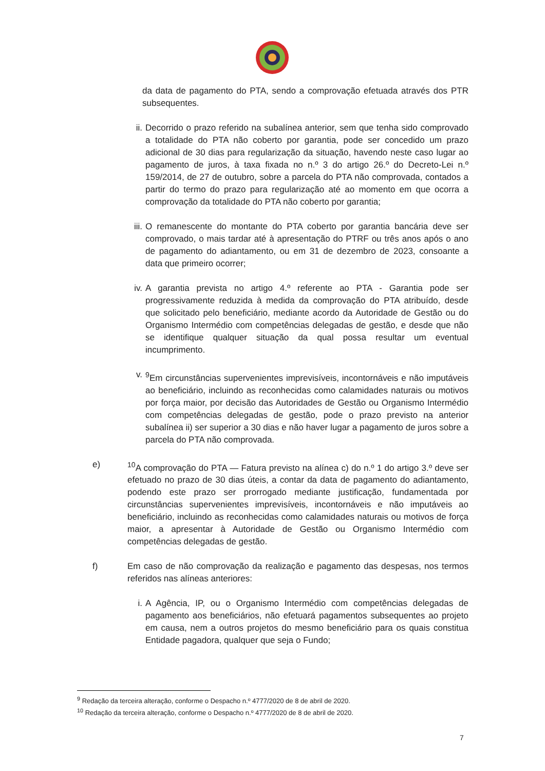da data de pagamento do PTA, sendo a comprovação efetuada através dos PTR subsequentes.
ii. Decorrido o prazo referido na subalínea anterior, sem que tenha sido comprovado a totalidade do PTA não coberto por garantia, pode ser concedido um prazo adicional de 30 dias para regularização da situação, havendo neste caso lugar ao pagamento de juros, à taxa fixada no n.º 3 do artigo 26.º do Decreto-Lei n.º 159/2014, de 27 de outubro, sobre a parcela do PTA não comprovada, contados a partir do termo do prazo para regularização até ao momento em que ocorra a comprovação da totalidade do PTA não coberto por garantia;
iii.
O remanescente do montante do PTA coberto por garantia bancária deve ser comprovado, o mais tardar até à apresentação do PTRF ou três anos após o ano de pagamento do adiantamento, ou em 31 de dezembro de 2023, consoante a data que primeiro ocorrer;
iv. A garantia prevista no artigo 4.º referente ao PTA - Garantia pode ser progressivamente reduzida à medida da comprovação do PTA atribuído, desde que solicitado pelo beneficiário, mediante acordo da Autoridade de Gestão ou do Organismo Intermédio com competências delegadas de gestão, e desde que não se identifique qualquer situação da qual possa resultar um eventual incumprimento.
v. <sup>9</sup> Em circunstâncias supervenientes imprevisíveis, incontornáveis e não imputáveis ao beneficiário, incluindo as reconhecidas como calamidades naturais ou motivos por força maior, por decisão das Autoridades de Gestão ou Organismo Intermédio com competências delegadas de gestão, pode o prazo previsto na anterior subalínea ii) ser superior a 30 dias e não haver lugar a pagamento de juros sobre a parcela do PTA não comprovada.
e) <sup>10</sup> A comprovação do PTA — Fatura previsto na alínea c) do n.º 1 do artigo 3.º deve ser efetuado no prazo de 30 dias úteis, a contar da data de pagamento do adiantamento, podendo este prazo ser prorrogado mediante justificação, fundamentada por circunstâncias supervenientes imprevisíveis, incontornáveis e não imputáveis ao beneficiário, incluindo as reconhecidas como calamidades naturais ou motivos de força maior, a apresentar à Autoridade de Gestão ou Organismo Intermédio com competências delegadas de gestão.
f) Em caso de não comprovação da realização e pagamento das despesas, nos termos referidos nas alíneas anteriores:
i. A Agência, IP, ou o Organismo Intermédio com competências delegadas de pagamento aos beneficiários, não efetuará pagamentos subsequentes ao projeto em causa, nem a outros projetos do mesmo beneficiário para os quais constitua Entidade pagadora, qualquer que seja o Fundo;
<sup>9</sup> Redação da terceira alteração, conforme o Despacho n.º 4777/2020 de 8 de abril de 2020.
<sup>10</sup> Redação da terceira alteração, conforme o Despacho n.º 4777/2020 de 8 de abril de 2020.
7